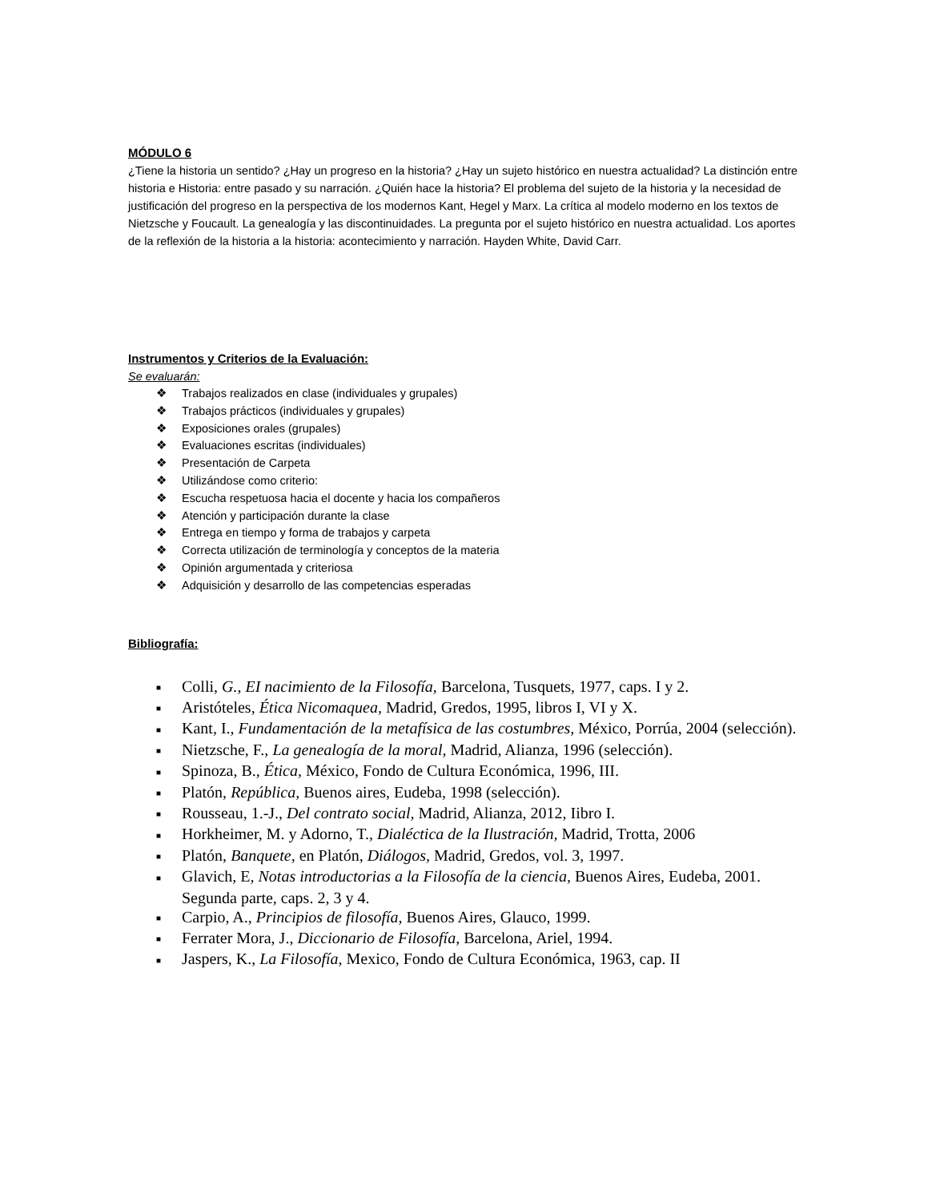MÓDULO 6
¿Tiene la historia un sentido? ¿Hay un progreso en la historia? ¿Hay un sujeto histórico en nuestra actualidad? La distinción entre historia e Historia: entre pasado y su narración. ¿Quién hace la historia? El problema del sujeto de la historia y la necesidad de justificación del progreso en la perspectiva de los modernos Kant, Hegel y Marx. La crítica al modelo moderno en los textos de Nietzsche y Foucault. La genealogía y las discontinuidades. La pregunta por el sujeto histórico en nuestra actualidad. Los aportes de la reflexión de la historia a la historia: acontecimiento y narración. Hayden White, David Carr.
Instrumentos y Criterios de la Evaluación:
Se evaluarán:
❖ Trabajos realizados en clase (individuales y grupales)
❖ Trabajos prácticos (individuales y grupales)
❖ Exposiciones orales (grupales)
❖ Evaluaciones escritas (individuales)
❖ Presentación de Carpeta
❖ Utilizándose como criterio:
❖ Escucha respetuosa hacia el docente y hacia los compañeros
❖ Atención y participación durante la clase
❖ Entrega en tiempo y forma de trabajos y carpeta
❖ Correcta utilización de terminología y conceptos de la materia
❖ Opinión argumentada y criteriosa
❖ Adquisición y desarrollo de las competencias esperadas
Bibliografía:
■ Colli, G., EI nacimiento de la Filosofía, Barcelona, Tusquets, 1977, caps. I y 2.
■ Aristóteles, Ética Nicomaquea, Madrid, Gredos, 1995, libros I, VI y X.
■ Kant, I., Fundamentación de la metafísica de las costumbres, México, Porrúa, 2004 (selección).
■ Nietzsche, F., La genealogía de la moral, Madrid, Alianza, 1996 (selección).
■ Spinoza, B., Ética, México, Fondo de Cultura Económica, 1996, III.
■ Platón, República, Buenos aires, Eudeba, 1998 (selección).
■ Rousseau, 1.-J., Del contrato social, Madrid, Alianza, 2012, Iibro I.
■ Horkheimer, M. y Adorno, T., Dialéctica de la Ilustración, Madrid, Trotta, 2006
■ Platón, Banquete, en Platón, Diálogos, Madrid, Gredos, vol. 3, 1997.
■ Glavich, E, Notas introductorias a la Filosofía de la ciencia, Buenos Aires, Eudeba, 2001. Segunda parte, caps. 2, 3 y 4.
■ Carpio, A., Principios de filosofía, Buenos Aires, Glauco, 1999.
■ Ferrater Mora, J., Diccionario de Filosofía, Barcelona, Ariel, 1994.
■ Jaspers, K., La Filosofía, Mexico, Fondo de Cultura Económica, 1963, cap. II